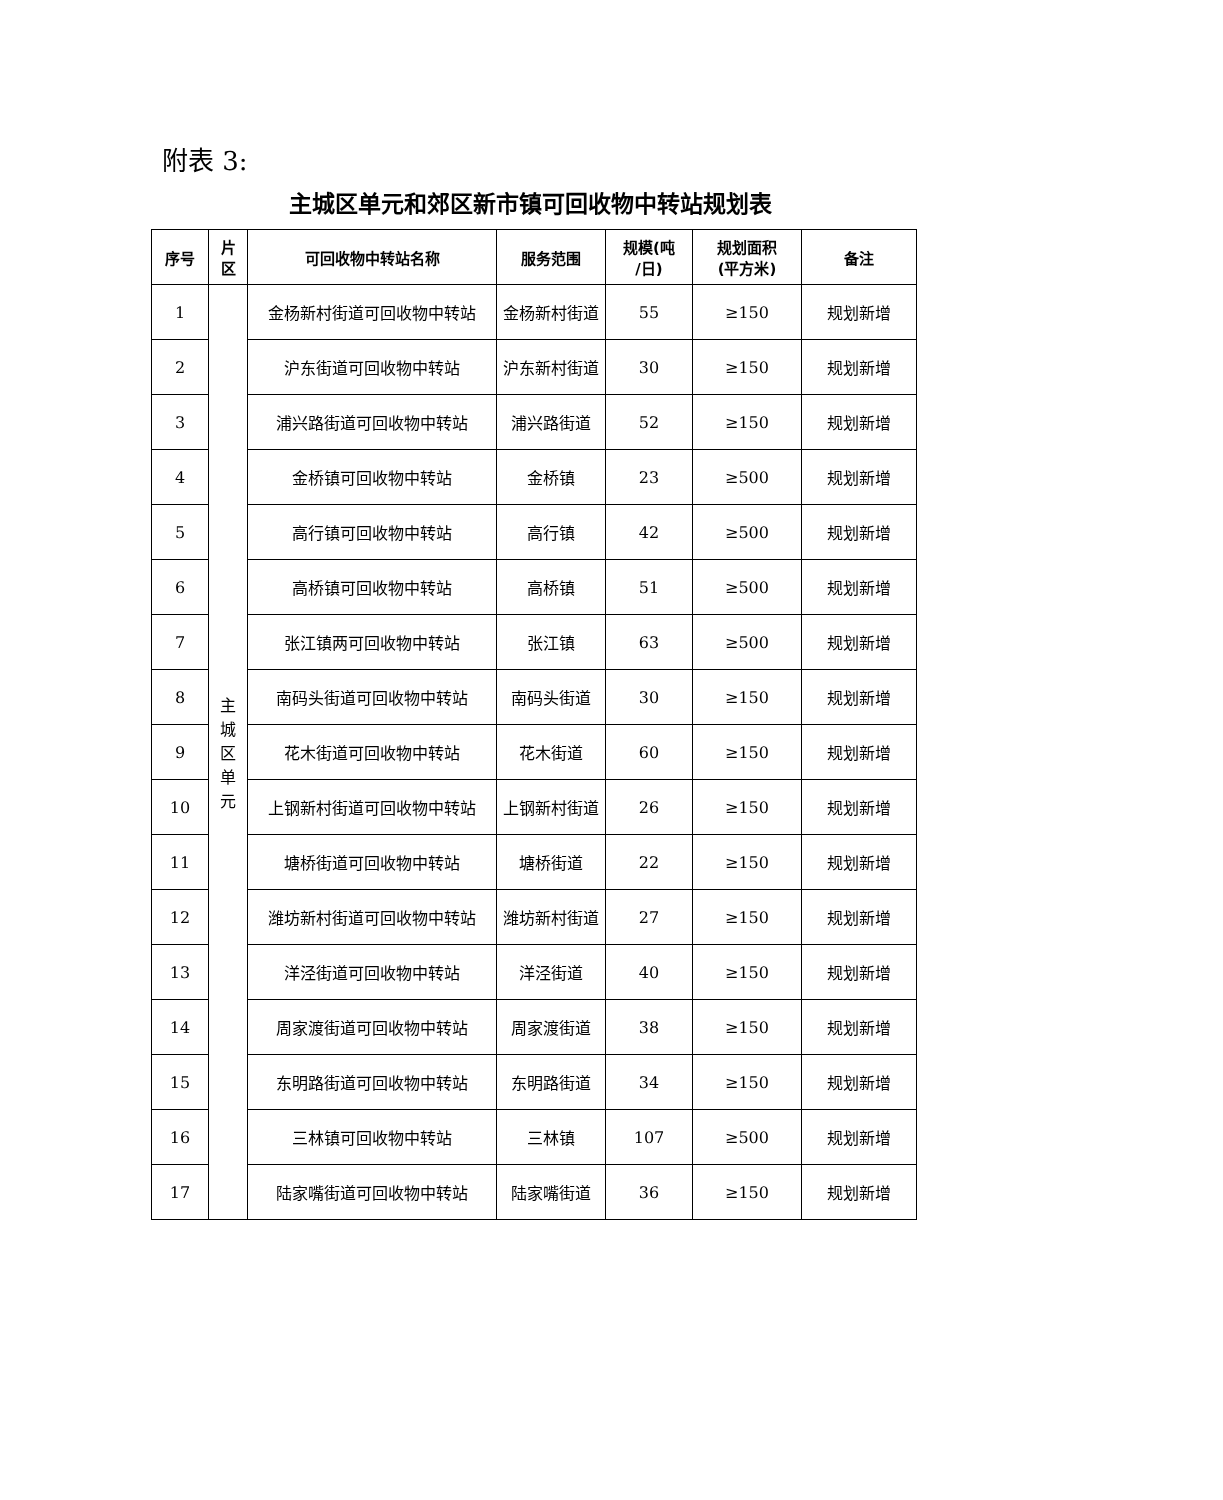附表 3:
主城区单元和郊区新市镇可回收物中转站规划表
| 序号 | 片 区 | 可回收物中转站名称 | 服务范围 | 规模(吨 /日) | 规划面积 (平方米) | 备注 |
| --- | --- | --- | --- | --- | --- | --- |
| 1 | 主 城 区 单 元 | 金杨新村街道可回收物中转站 | 金杨新村街道 | 55 | ≥150 | 规划新增 |
| 2 | | 沪东街道可回收物中转站 | 沪东新村街道 | 30 | ≥150 | 规划新增 |
| 3 | | 浦兴路街道可回收物中转站 | 浦兴路街道 | 52 | ≥150 | 规划新增 |
| 4 | | 金桥镇可回收物中转站 | 金桥镇 | 23 | ≥500 | 规划新增 |
| 5 | | 高行镇可回收物中转站 | 高行镇 | 42 | ≥500 | 规划新增 |
| 6 | | 高桥镇可回收物中转站 | 高桥镇 | 51 | ≥500 | 规划新增 |
| 7 | | 张江镇两可回收物中转站 | 张江镇 | 63 | ≥500 | 规划新增 |
| 8 | | 南码头街道可回收物中转站 | 南码头街道 | 30 | ≥150 | 规划新增 |
| 9 | | 花木街道可回收物中转站 | 花木街道 | 60 | ≥150 | 规划新增 |
| 10 | | 上钢新村街道可回收物中转站 | 上钢新村街道 | 26 | ≥150 | 规划新增 |
| 11 | | 塘桥街道可回收物中转站 | 塘桥街道 | 22 | ≥150 | 规划新增 |
| 12 | | 潍坊新村街道可回收物中转站 | 潍坊新村街道 | 27 | ≥150 | 规划新增 |
| 13 | | 洋泾街道可回收物中转站 | 洋泾街道 | 40 | ≥150 | 规划新增 |
| 14 | | 周家渡街道可回收物中转站 | 周家渡街道 | 38 | ≥150 | 规划新增 |
| 15 | | 东明路街道可回收物中转站 | 东明路街道 | 34 | ≥150 | 规划新增 |
| 16 | | 三林镇可回收物中转站 | 三林镇 | 107 | ≥500 | 规划新增 |
| 17 | | 陆家嘴街道可回收物中转站 | 陆家嘴街道 | 36 | ≥150 | 规划新增 |